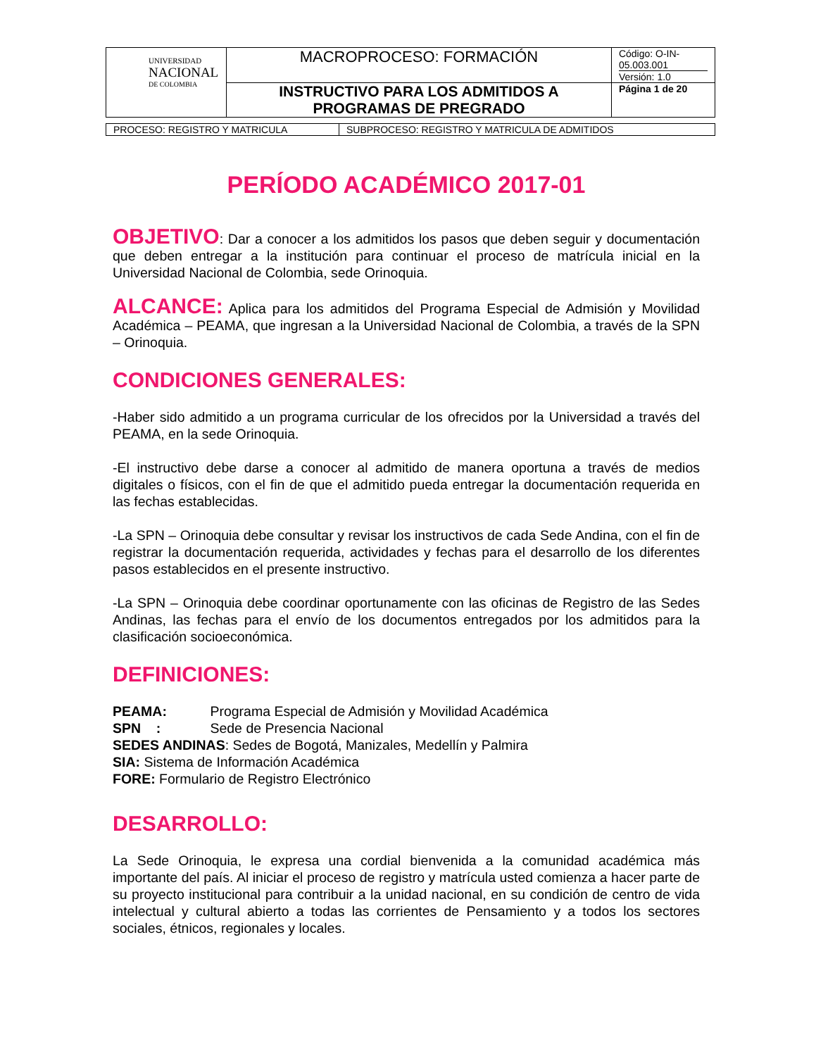| UNIVERSIDAD NACIONAL DE COLOMBIA | MACROPROCESO: FORMACIÓN | Código: O-IN-05.003.001 Versión: 1.0 |
| | INSTRUCTIVO PARA LOS ADMITIDOS A PROGRAMAS DE PREGRADO | Página 1 de 20 |
| PROCESO: REGISTRO Y MATRICULA | SUBPROCESO: REGISTRO Y MATRICULA DE ADMITIDOS |
PERÍODO ACADÉMICO 2017-01
OBJETIVO: Dar a conocer a los admitidos los pasos que deben seguir y documentación que deben entregar a la institución para continuar el proceso de matrícula inicial en la Universidad Nacional de Colombia, sede Orinoquia.
ALCANCE: Aplica para los admitidos del Programa Especial de Admisión y Movilidad Académica – PEAMA, que ingresan a la Universidad Nacional de Colombia, a través de la SPN – Orinoquia.
CONDICIONES GENERALES:
-Haber sido admitido a un programa curricular de los ofrecidos por la Universidad a través del PEAMA, en la sede Orinoquia.
-El instructivo debe darse a conocer al admitido de manera oportuna a través de medios digitales o físicos, con el fin de que el admitido pueda entregar la documentación requerida en las fechas establecidas.
-La SPN – Orinoquia debe consultar y revisar los instructivos de cada Sede Andina, con el fin de registrar la documentación requerida, actividades y fechas para el desarrollo de los diferentes pasos establecidos en el presente instructivo.
-La SPN – Orinoquia debe coordinar oportunamente con las oficinas de Registro de las Sedes Andinas, las fechas para el envío de los documentos entregados por los admitidos para la clasificación socioeconómica.
DEFINICIONES:
PEAMA: Programa Especial de Admisión y Movilidad Académica
SPN : Sede de Presencia Nacional
SEDES ANDINAS: Sedes de Bogotá, Manizales, Medellín y Palmira
SIA: Sistema de Información Académica
FORE: Formulario de Registro Electrónico
DESARROLLO:
La Sede Orinoquia, le expresa una cordial bienvenida a la comunidad académica más importante del país. Al iniciar el proceso de registro y matrícula usted comienza a hacer parte de su proyecto institucional para contribuir a la unidad nacional, en su condición de centro de vida intelectual y cultural abierto a todas las corrientes de Pensamiento y a todos los sectores sociales, étnicos, regionales y locales.